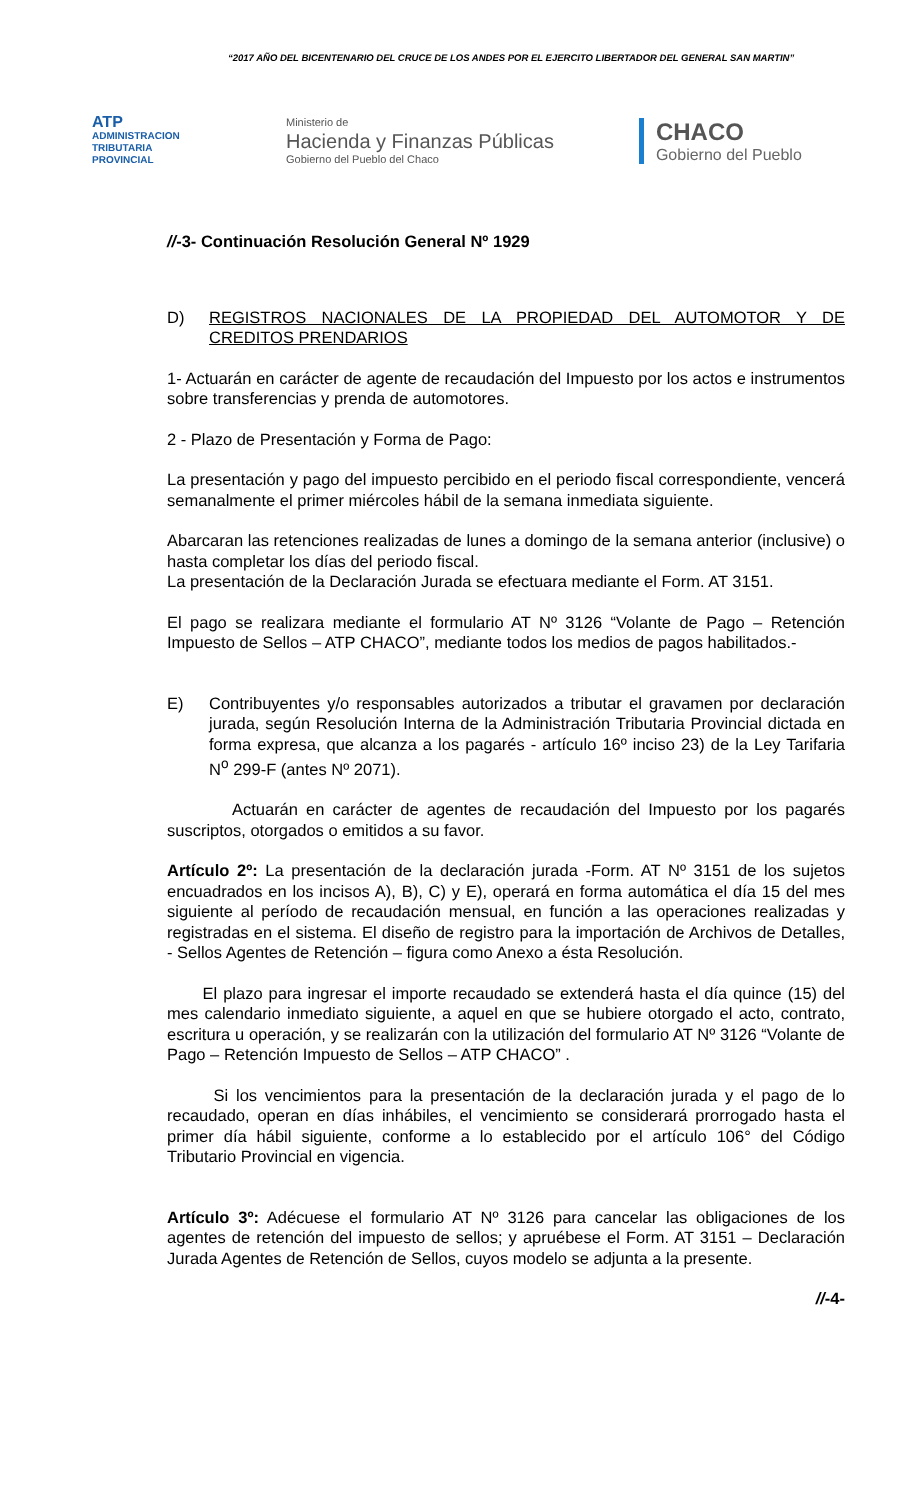“2017 AÑO DEL BICENTENARIO DEL CRUCE DE LOS ANDES POR EL EJERCITO LIBERTADOR DEL GENERAL SAN MARTIN”
ATP
ADMINISTRACION
TRIBUTARIA
PROVINCIAL
Ministerio de
Hacienda y Finanzas Públicas
Gobierno del Pueblo del Chaco
CHACO
Gobierno del Pueblo
//-3- Continuación Resolución General Nº 1929
D) REGISTROS NACIONALES DE LA PROPIEDAD DEL AUTOMOTOR Y DE CREDITOS PRENDARIOS
1- Actuarán en carácter de agente de recaudación del Impuesto por los actos e instrumentos sobre transferencias y prenda de automotores.
2 - Plazo de Presentación y Forma de Pago:
La presentación y pago del impuesto percibido en el periodo fiscal correspondiente, vencerá semanalmente el primer miércoles hábil de la semana inmediata siguiente.
Abarcaran las retenciones realizadas de lunes a domingo de la semana anterior (inclusive) o hasta completar los días del periodo fiscal.
La presentación de la Declaración Jurada se efectuara mediante el Form. AT 3151.
El pago se realizara mediante el formulario AT Nº 3126 “Volante de Pago – Retención Impuesto de Sellos – ATP CHACO”, mediante todos los medios de pagos habilitados.-
E) Contribuyentes y/o responsables autorizados a tributar el gravamen por declaración jurada, según Resolución Interna de la Administración Tributaria Provincial dictada en forma expresa, que alcanza a los pagarés - artículo 16º inciso 23) de la Ley Tarifaria N<sup>o</sup> 299-F (antes Nº 2071).
Actuarán en carácter de agentes de recaudación del Impuesto por los pagarés suscriptos, otorgados o emitidos a su favor.
Artículo 2º: La presentación de la declaración jurada -Form. AT Nº 3151 de los sujetos encuadrados en los incisos A), B), C) y E), operará en forma automática el día 15 del mes siguiente al período de recaudación mensual, en función a las operaciones realizadas y registradas en el sistema. El diseño de registro para la importación de Archivos de Detalles, - Sellos Agentes de Retención – figura como Anexo a ésta Resolución.
El plazo para ingresar el importe recaudado se extenderá hasta el día quince (15) del mes calendario inmediato siguiente, a aquel en que se hubiere otorgado el acto, contrato, escritura u operación, y se realizarán con la utilización del formulario AT Nº 3126 “Volante de Pago – Retención Impuesto de Sellos – ATP CHACO” .
Si los vencimientos para la presentación de la declaración jurada y el pago de lo recaudado, operan en días inhábiles, el vencimiento se considerará prorrogado hasta el primer día hábil siguiente, conforme a lo establecido por el artículo 106° del Código Tributario Provincial en vigencia.
Artículo 3º: Adécuese el formulario AT Nº 3126 para cancelar las obligaciones de los agentes de retención del impuesto de sellos; y apruébese el Form. AT 3151 – Declaración Jurada Agentes de Retención de Sellos, cuyos modelo se adjunta a la presente.
//-4-